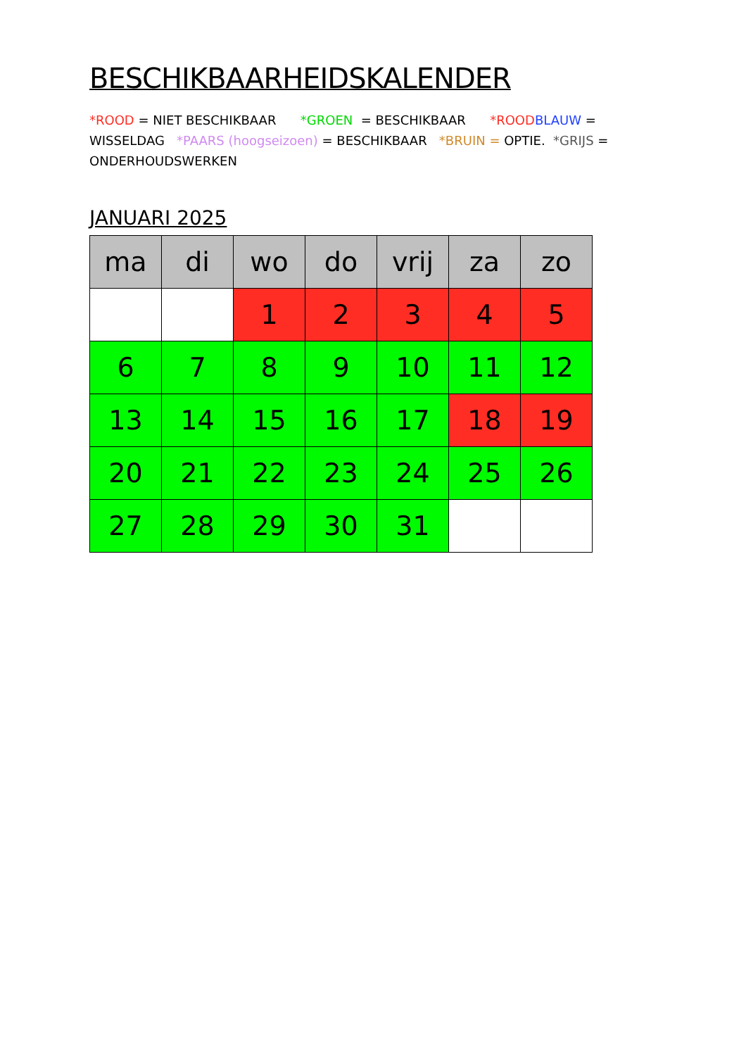BESCHIKBAARHEIDSKALENDER
*ROOD = NIET BESCHIKBAAR *GROEN = BESCHIKBAAR *ROOD BLAUW = WISSELDAG *PAARS (hoogseizoen) = BESCHIKBAAR *BRUIN = OPTIE. *GRIJS = ONDERHOUDSWERKEN
JANUARI 2025
| ma | di | wo | do | vrij | za | zo |
| --- | --- | --- | --- | --- | --- | --- |
| | | 1 | 2 | 3 | 4 | 5 |
| 6 | 7 | 8 | 9 | 10 | 11 | 12 |
| 13 | 14 | 15 | 16 | 17 | 18 | 19 |
| 20 | 21 | 22 | 23 | 24 | 25 | 26 |
| 27 | 28 | 29 | 30 | 31 | | |